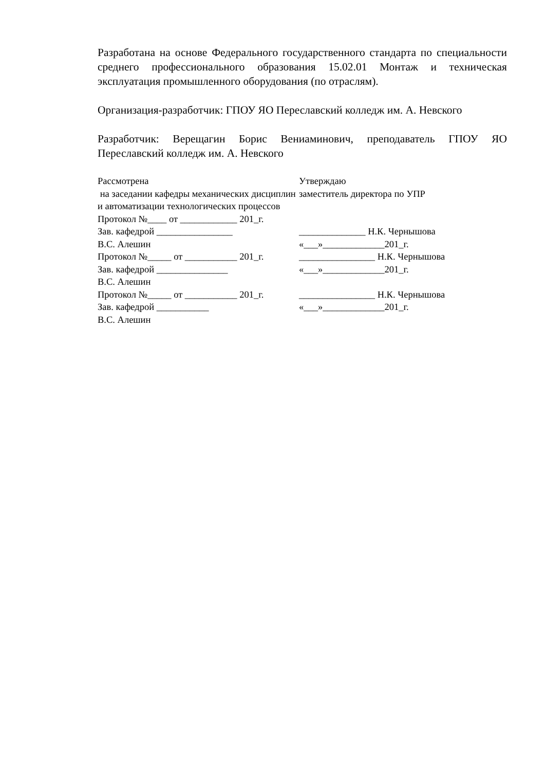Разработана на основе Федерального государственного стандарта по специальности среднего профессионального образования 15.02.01 Монтаж и техническая эксплуатация промышленного оборудования (по отраслям).
Организация-разработчик: ГПОУ ЯО Переславский колледж им. А. Невского
Разработчик: Верещагин Борис Вениаминович, преподаватель ГПОУ ЯО Переславский колледж им. А. Невского
| Рассмотрена на заседании кафедры механических дисциплин и автоматизации технологических процессов Протокол №____ от ____________ 201_г. Зав. кафедрой ________________ В.С. Алешин | Утверждаю заместитель директора по УПР ______________ Н.К. Чернышова «___»_____________201_г. |
| Протокол №_____ от ___________ 201_г. Зав. кафедрой _______________ В.С. Алешин | ________________ Н.К. Чернышова «___»_____________201_г. |
| Протокол №_____ от ___________ 201_г. Зав. кафедрой ___________ В.С. Алешин | ________________ Н.К. Чернышова «___»_____________201_г. |